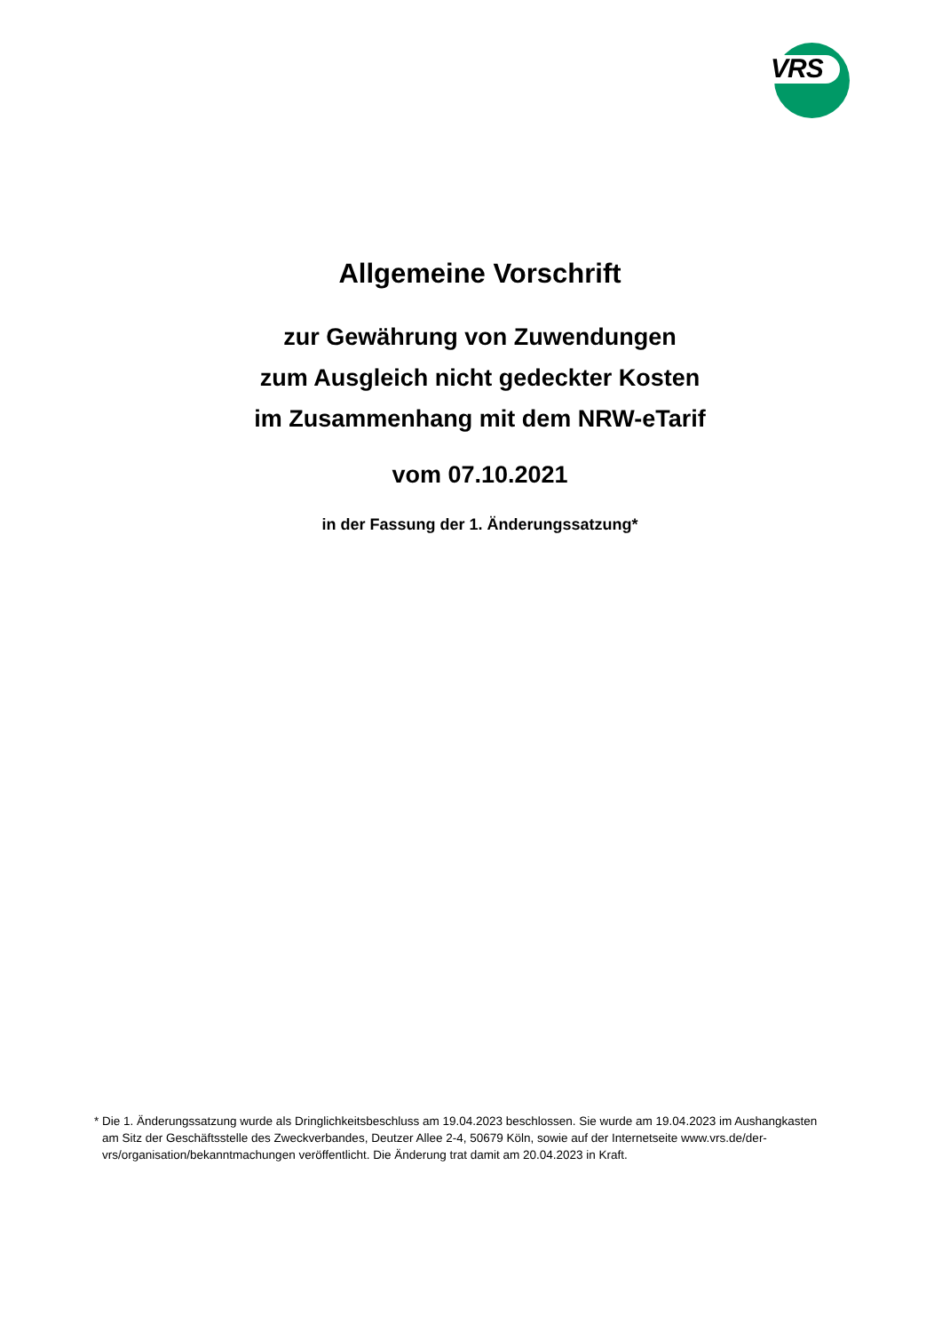VRS
Allgemeine Vorschrift
zur Gewährung von Zuwendungen
zum Ausgleich nicht gedeckter Kosten
im Zusammenhang mit dem NRW-eTarif
vom 07.10.2021
in der Fassung der 1. Änderungssatzung*
* Die 1. Änderungssatzung wurde als Dringlichkeitsbeschluss am 19.04.2023 beschlossen. Sie wurde am 19.04.2023 im Aushangkasten am Sitz der Geschäftsstelle des Zweckverbandes, Deutzer Allee 2-4, 50679 Köln, sowie auf der Internetseite www.vrs.de/der-vrs/organisation/bekanntmachungen veröffentlicht. Die Änderung trat damit am 20.04.2023 in Kraft.